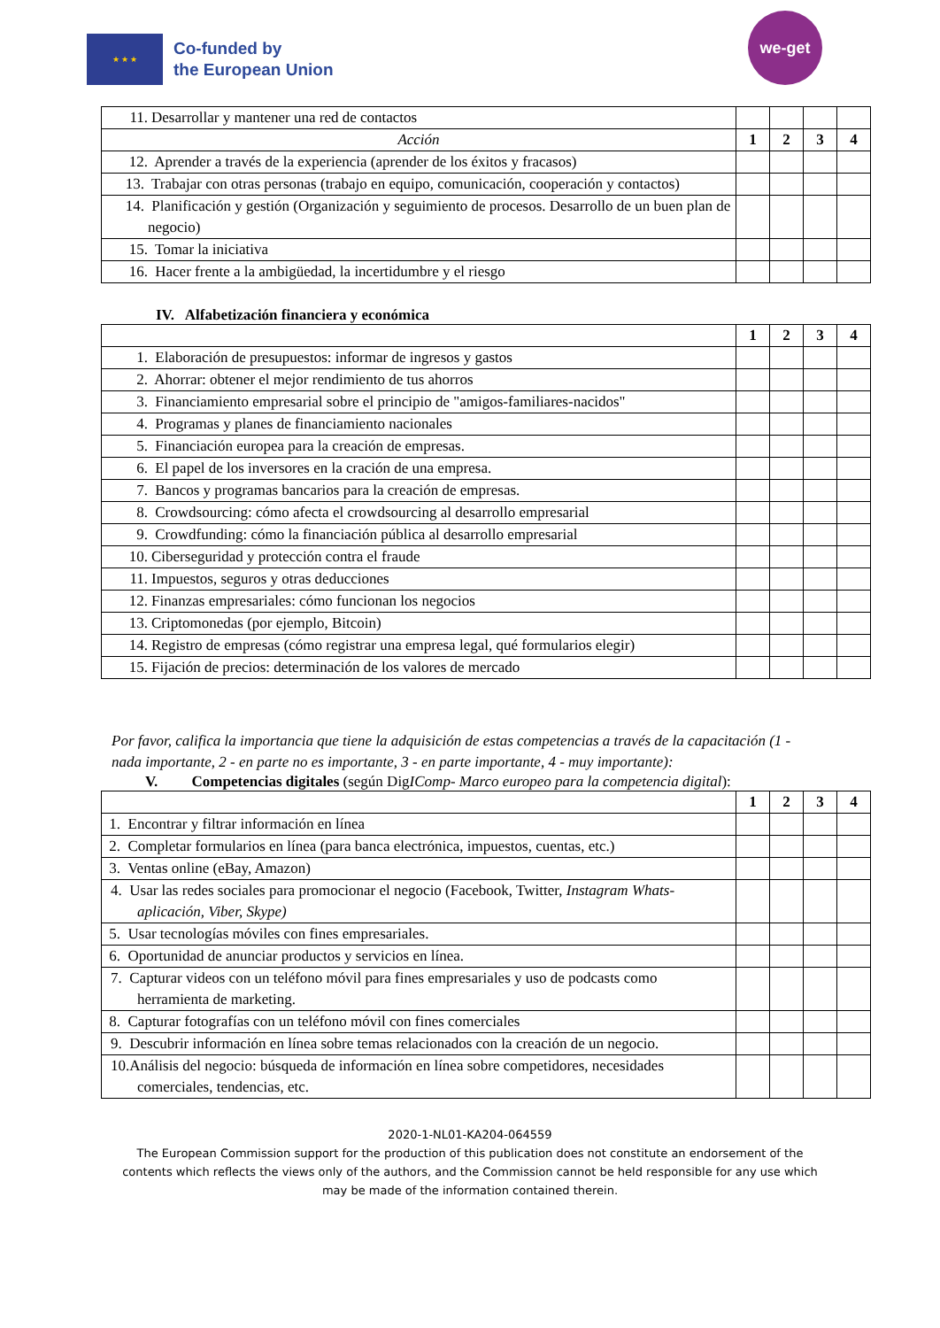★ ★ ★
Co-funded by
the European Union
we-get
| 11. Desarrollar y mantener una red de contactos | | | | |
| Acción | 1 | 2 | 3 | 4 |
| 12. Aprender a través de la experiencia (aprender de los éxitos y fracasos) | | | | |
| 13. Trabajar con otras personas (trabajo en equipo, comunicación, cooperación y contactos) | | | | |
| 14. Planificación y gestión (Organización y seguimiento de procesos. Desarrollo de un buen plan de negocio) | | | | |
| 15. Tomar la iniciativa | | | | |
| 16. Hacer frente a la ambigüedad, la incertidumbre y el riesgo | | | | |
IV. Alfabetización financiera y económica
| | 1 | 2 | 3 | 4 |
| 1. Elaboración de presupuestos: informar de ingresos y gastos | | | | |
| 2. Ahorrar: obtener el mejor rendimiento de tus ahorros | | | | |
| 3. Financiamiento empresarial sobre el principio de "amigos-familiares-nacidos" | | | | |
| 4. Programas y planes de financiamiento nacionales | | | | |
| 5. Financiación europea para la creación de empresas. | | | | |
| 6. El papel de los inversores en la cración de una empresa. | | | | |
| 7. Bancos y programas bancarios para la creación de empresas. | | | | |
| 8. Crowdsourcing: cómo afecta el crowdsourcing al desarrollo empresarial | | | | |
| 9. Crowdfunding: cómo la financiación pública al desarrollo empresarial | | | | |
| 10. Ciberseguridad y protección contra el fraude | | | | |
| 11. Impuestos, seguros y otras deducciones | | | | |
| 12. Finanzas empresariales: cómo funcionan los negocios | | | | |
| 13. Criptomonedas (por ejemplo, Bitcoin) | | | | |
| 14. Registro de empresas (cómo registrar una empresa legal, qué formularios elegir) | | | | |
| 15. Fijación de precios: determinación de los valores de mercado | | | | |
Por favor, califica la importancia que tiene la adquisición de estas competencias a través de la capacitación (1 - nada importante, 2 - en parte no es importante, 3 - en parte importante, 4 - muy importante):
V. Competencias digitales (según DigIComp- Marco europeo para la competencia digital):
| | 1 | 2 | 3 | 4 |
| 1. Encontrar y filtrar información en línea | | | | |
| 2. Completar formularios en línea (para banca electrónica, impuestos, cuentas, etc.) | | | | |
| 3. Ventas online (eBay, Amazon) | | | | |
| 4. Usar las redes sociales para promocionar el negocio (Facebook, Twitter, Instagram Whats-aplicación, Viber, Skype) | | | | |
| 5. Usar tecnologías móviles con fines empresariales. | | | | |
| 6. Oportunidad de anunciar productos y servicios en línea. | | | | |
| 7. Capturar videos con un teléfono móvil para fines empresariales y uso de podcasts como herramienta de marketing. | | | | |
| 8. Capturar fotografías con un teléfono móvil con fines comerciales | | | | |
| 9. Descubrir información en línea sobre temas relacionados con la creación de un negocio. | | | | |
| 10.Análisis del negocio: búsqueda de información en línea sobre competidores, necesidades comerciales, tendencias, etc. | | | | |
2020-1-NL01-KA204-064559
The European Commission support for the production of this publication does not constitute an endorsement of the contents which reflects the views only of the authors, and the Commission cannot be held responsible for any use which may be made of the information contained therein.